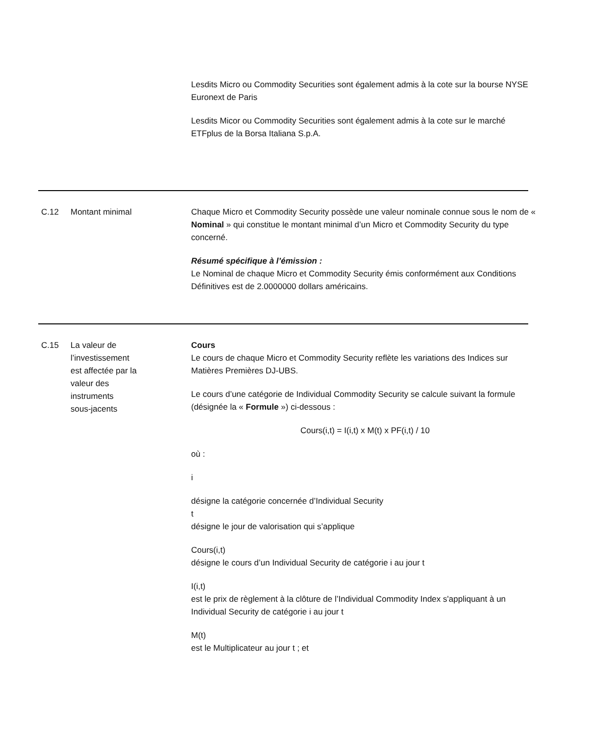Lesdits Micro ou Commodity Securities sont également admis à la cote sur la bourse NYSE Euronext de Paris
Lesdits Micor ou Commodity Securities sont également admis à la cote sur le marché ETFplus de la Borsa Italiana S.p.A.
C.12 Montant minimal Chaque Micro et Commodity Security possède une valeur nominale connue sous le nom de « Nominal » qui constitue le montant minimal d’un Micro et Commodity Security du type concerné.
Résumé spécifique à l’émission :
Le Nominal de chaque Micro et Commodity Security émis conformément aux Conditions Définitives est de 2.0000000 dollars américains.
C.15 La valeur de
l’investissement
est affectée par la
valeur des
instruments
sous-jacents
Cours
Le cours de chaque Micro et Commodity Security reflète les variations des Indices sur Matières Premières DJ-UBS.
Le cours d’une catégorie de Individual Commodity Security se calcule suivant la formule (désignée la « Formule ») ci-dessous :
Cours(i,t) = I(i,t) x M(t) x PF(i,t) / 10
où :
i
désigne la catégorie concernée d’Individual Security
t
désigne le jour de valorisation qui s’applique
Cours(i,t)
désigne le cours d’un Individual Security de catégorie i au jour t
I(i,t)
est le prix de règlement à la clôture de l’Individual Commodity Index s'appliquant à un Individual Security de catégorie i au jour t
M(t)
est le Multiplicateur au jour t ; et